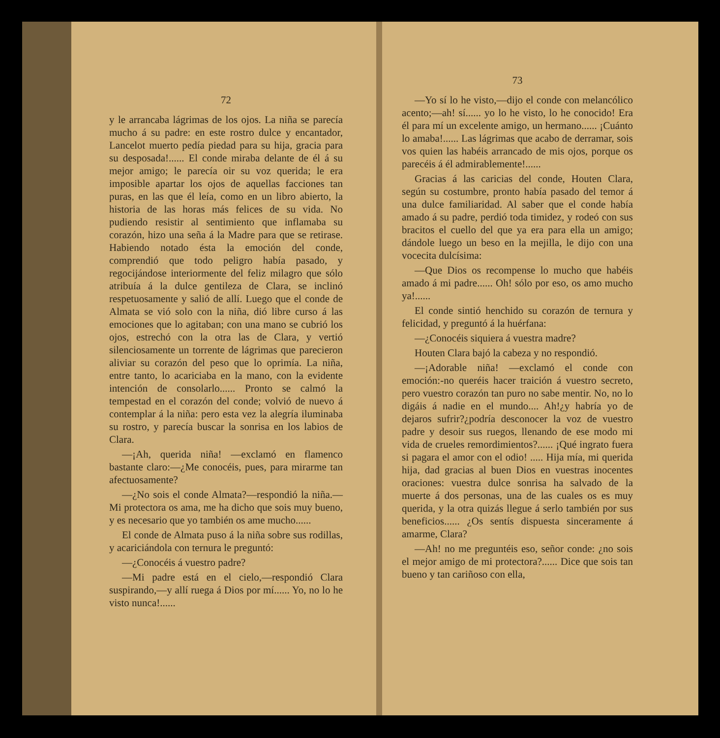72
y le arrancaba lágrimas de los ojos. La niña se parecía mucho á su padre: en este rostro dulce y encantador, Lancelot muerto pedía piedad para su hija, gracia para su desposada!...... El conde miraba delante de él á su mejor amigo; le parecía oir su voz querida; le era imposible apartar los ojos de aquellas facciones tan puras, en las que él leía, como en un libro abierto, la historia de las horas más felices de su vida. No pudiendo resistir al sentimiento que inflamaba su corazón, hizo una seña á la Madre para que se retirase. Habiendo notado ésta la emoción del conde, comprendió que todo peligro había pasado, y regocijándose interiormente del feliz milagro que sólo atribuía á la dulce gentileza de Clara, se inclinó respetuosamente y salió de allí. Luego que el conde de Almata se vió solo con la niña, dió libre curso á las emociones que lo agitaban; con una mano se cubrió los ojos, estrechó con la otra las de Clara, y vertió silenciosamente un torrente de lágrimas que parecieron aliviar su corazón del peso que lo oprimía. La niña, entre tanto, lo acariciaba en la mano, con la evidente intención de consolarlo...... Pronto se calmó la tempestad en el corazón del conde; volvió de nuevo á contemplar á la niña: pero esta vez la alegría iluminaba su rostro, y parecía buscar la sonrisa en los labios de Clara.
—¡Ah, querida niña! —exclamó en flamenco bastante claro:—¿Me conocéis, pues, para mirarme tan afectuosamente?
—¿No sois el conde Almata?—respondió la niña.—Mi protectora os ama, me ha dicho que sois muy bueno, y es necesario que yo también os ame mucho......
El conde de Almata puso á la niña sobre sus rodillas, y acariciándola con ternura le preguntó:
—¿Conocéis á vuestro padre?
—Mi padre está en el cielo,—respondió Clara suspirando,—y allí ruega á Dios por mí...... Yo, no lo he visto nunca!......
73
—Yo sí lo he visto,—dijo el conde con melancólico acento;—ah! sí...... yo lo he visto, lo he conocido! Era él para mí un excelente amigo, un hermano...... ¡Cuánto lo amaba!...... Las lágrimas que acabo de derramar, sois vos quien las habéis arrancado de mis ojos, porque os parecéis á él admirablemente!......
Gracias á las caricias del conde, Houten Clara, según su costumbre, pronto había pasado del temor á una dulce familiaridad. Al saber que el conde había amado á su padre, perdió toda timidez, y rodeó con sus bracitos el cuello del que ya era para ella un amigo; dándole luego un beso en la mejilla, le dijo con una vocecita dulcísima:
—Que Dios os recompense lo mucho que habéis amado á mi padre...... Oh! sólo por eso, os amo mucho ya!......
El conde sintió henchido su corazón de ternura y felicidad, y preguntó á la huérfana:
—¿Conocéis siquiera á vuestra madre?
Houten Clara bajó la cabeza y no respondió.
—¡Adorable niña! —exclamó el conde con emoción:-no queréis hacer traición á vuestro secreto, pero vuestro corazón tan puro no sabe mentir. No, no lo digáis á nadie en el mundo.... Ah!¿y habría yo de dejaros sufrir?¿podría desconocer la voz de vuestro padre y desoir sus ruegos, llenando de ese modo mi vida de crueles remordimientos?...... ¡Qué ingrato fuera si pagara el amor con el odio! ..... Hija mía, mi querida hija, dad gracias al buen Dios en vuestras inocentes oraciones: vuestra dulce sonrisa ha salvado de la muerte á dos personas, una de las cuales os es muy querida, y la otra quizás llegue á serlo también por sus beneficios...... ¿Os sentís dispuesta sinceramente á amarme, Clara?
—Ah! no me preguntéis eso, señor conde: ¿no sois el mejor amigo de mi protectora?...... Dice que sois tan bueno y tan cariñoso con ella,